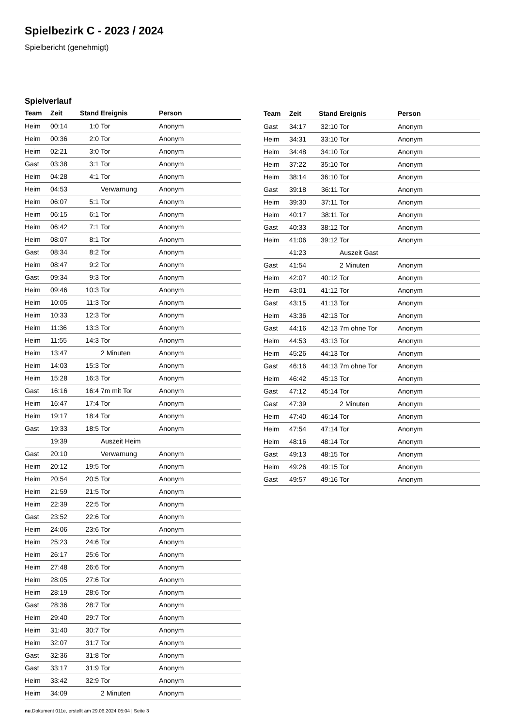Spielbezirk C - 2023 / 2024
Spielbericht (genehmigt)
Spielverlauf
| Team | Zeit | Stand | Ereignis | Person |
| --- | --- | --- | --- | --- |
| Heim | 00:14 | 1:0 | Tor | Anonym |
| Heim | 00:36 | 2:0 | Tor | Anonym |
| Heim | 02:21 | 3:0 | Tor | Anonym |
| Gast | 03:38 | 3:1 | Tor | Anonym |
| Heim | 04:28 | 4:1 | Tor | Anonym |
| Heim | 04:53 | | Verwarnung | Anonym |
| Heim | 06:07 | 5:1 | Tor | Anonym |
| Heim | 06:15 | 6:1 | Tor | Anonym |
| Heim | 06:42 | 7:1 | Tor | Anonym |
| Heim | 08:07 | 8:1 | Tor | Anonym |
| Gast | 08:34 | 8:2 | Tor | Anonym |
| Heim | 08:47 | 9:2 | Tor | Anonym |
| Gast | 09:34 | 9:3 | Tor | Anonym |
| Heim | 09:46 | 10:3 | Tor | Anonym |
| Heim | 10:05 | 11:3 | Tor | Anonym |
| Heim | 10:33 | 12:3 | Tor | Anonym |
| Heim | 11:36 | 13:3 | Tor | Anonym |
| Heim | 11:55 | 14:3 | Tor | Anonym |
| Heim | 13:47 | | 2 Minuten | Anonym |
| Heim | 14:03 | 15:3 | Tor | Anonym |
| Heim | 15:28 | 16:3 | Tor | Anonym |
| Gast | 16:16 | 16:4 | 7m mit Tor | Anonym |
| Heim | 16:47 | 17:4 | Tor | Anonym |
| Heim | 19:17 | 18:4 | Tor | Anonym |
| Gast | 19:33 | 18:5 | Tor | Anonym |
| | 19:39 | | Auszeit Heim | |
| Gast | 20:10 | | Verwarnung | Anonym |
| Heim | 20:12 | 19:5 | Tor | Anonym |
| Heim | 20:54 | 20:5 | Tor | Anonym |
| Heim | 21:59 | 21:5 | Tor | Anonym |
| Heim | 22:39 | 22:5 | Tor | Anonym |
| Gast | 23:52 | 22:6 | Tor | Anonym |
| Heim | 24:06 | 23:6 | Tor | Anonym |
| Heim | 25:23 | 24:6 | Tor | Anonym |
| Heim | 26:17 | 25:6 | Tor | Anonym |
| Heim | 27:48 | 26:6 | Tor | Anonym |
| Heim | 28:05 | 27:6 | Tor | Anonym |
| Heim | 28:19 | 28:6 | Tor | Anonym |
| Gast | 28:36 | 28:7 | Tor | Anonym |
| Heim | 29:40 | 29:7 | Tor | Anonym |
| Heim | 31:40 | 30:7 | Tor | Anonym |
| Heim | 32:07 | 31:7 | Tor | Anonym |
| Gast | 32:36 | 31:8 | Tor | Anonym |
| Gast | 33:17 | 31:9 | Tor | Anonym |
| Heim | 33:42 | 32:9 | Tor | Anonym |
| Heim | 34:09 | | 2 Minuten | Anonym |
| Team | Zeit | Stand | Ereignis | Person |
| --- | --- | --- | --- | --- |
| Gast | 34:17 | 32:10 | Tor | Anonym |
| Heim | 34:31 | 33:10 | Tor | Anonym |
| Heim | 34:48 | 34:10 | Tor | Anonym |
| Heim | 37:22 | 35:10 | Tor | Anonym |
| Heim | 38:14 | 36:10 | Tor | Anonym |
| Gast | 39:18 | 36:11 | Tor | Anonym |
| Heim | 39:30 | 37:11 | Tor | Anonym |
| Heim | 40:17 | 38:11 | Tor | Anonym |
| Gast | 40:33 | 38:12 | Tor | Anonym |
| Heim | 41:06 | 39:12 | Tor | Anonym |
| | 41:23 | | Auszeit Gast | |
| Gast | 41:54 | | 2 Minuten | Anonym |
| Heim | 42:07 | 40:12 | Tor | Anonym |
| Heim | 43:01 | 41:12 | Tor | Anonym |
| Gast | 43:15 | 41:13 | Tor | Anonym |
| Heim | 43:36 | 42:13 | Tor | Anonym |
| Gast | 44:16 | 42:13 | 7m ohne Tor | Anonym |
| Heim | 44:53 | 43:13 | Tor | Anonym |
| Heim | 45:26 | 44:13 | Tor | Anonym |
| Gast | 46:16 | 44:13 | 7m ohne Tor | Anonym |
| Heim | 46:42 | 45:13 | Tor | Anonym |
| Gast | 47:12 | 45:14 | Tor | Anonym |
| Gast | 47:39 | | 2 Minuten | Anonym |
| Heim | 47:40 | 46:14 | Tor | Anonym |
| Heim | 47:54 | 47:14 | Tor | Anonym |
| Heim | 48:16 | 48:14 | Tor | Anonym |
| Gast | 49:13 | 48:15 | Tor | Anonym |
| Heim | 49:26 | 49:15 | Tor | Anonym |
| Gast | 49:57 | 49:16 | Tor | Anonym |
nu.Dokument 011e, erstellt am 29.06.2024 05:04 | Seite 3